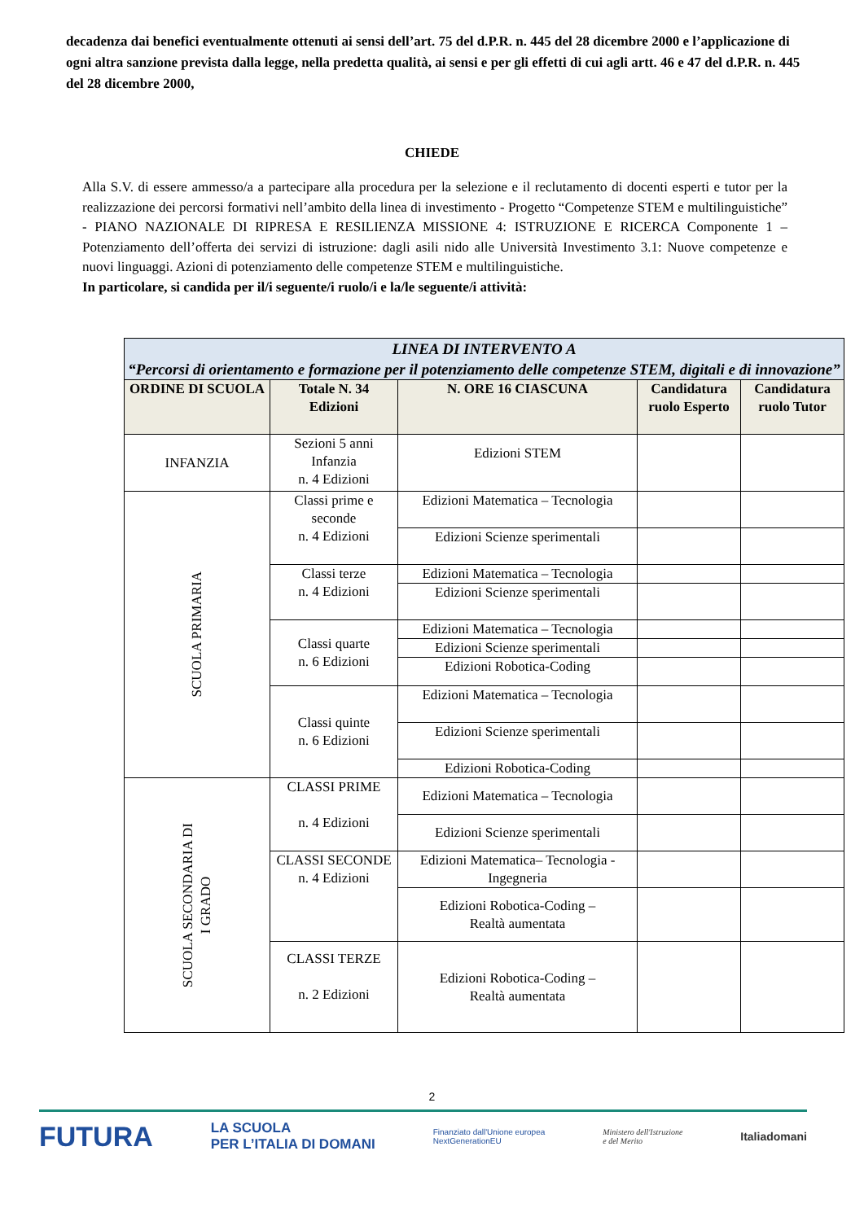decadenza dai benefici eventualmente ottenuti ai sensi dell’art. 75 del d.P.R. n. 445 del 28 dicembre 2000 e l’applicazione di ogni altra sanzione prevista dalla legge, nella predetta qualità, ai sensi e per gli effetti di cui agli artt. 46 e 47 del d.P.R. n. 445 del 28 dicembre 2000,
CHIEDE
Alla S.V. di essere ammesso/a a partecipare alla procedura per la selezione e il reclutamento di docenti esperti e tutor per la realizzazione dei percorsi formativi nell’ambito della linea di investimento - Progetto “Competenze STEM e multilinguistiche” - PIANO NAZIONALE DI RIPRESA E RESILIENZA MISSIONE 4: ISTRUZIONE E RICERCA Componente 1 – Potenziamento dell’offerta dei servizi di istruzione: dagli asili nido alle Università Investimento 3.1: Nuove competenze e nuovi linguaggi. Azioni di potenziamento delle competenze STEM e multilinguistiche.
In particolare, si candida per il/i seguente/i ruolo/i e la/le seguente/i attività:
| LINEA DI INTERVENTO A “Percorsi di orientamento e formazione per il potenziamento delle competenze STEM, digitali e di innovazione” | | | | |
| ORDINE DI SCUOLA | Totale N. 34 Edizioni | N. ORE 16 CIASCUNA | Candidatura ruolo Esperto | Candidatura ruolo Tutor |
| INFANZIA | Sezioni 5 anni Infanzia n. 4 Edizioni | Edizioni STEM | | |
| SCUOLA PRIMARIA | Classi prime e seconde n. 4 Edizioni | Edizioni Matematica – Tecnologia | | |
| | | Edizioni Scienze sperimentali | | |
| | Classi terze n. 4 Edizioni | Edizioni Matematica – Tecnologia | | |
| | | Edizioni Scienze sperimentali | | |
| | Classi quarte n. 6 Edizioni | Edizioni Matematica – Tecnologia | | |
| | | Edizioni Scienze sperimentali | | |
| | | Edizioni Robotica-Coding | | |
| | Classi quinte n. 6 Edizioni | Edizioni Matematica – Tecnologia | | |
| | | Edizioni Scienze sperimentali | | |
| | | Edizioni Robotica-Coding | | |
| SCUOLA SECONDARIA DI I GRADO | CLASSI PRIME n. 4 Edizioni | Edizioni Matematica – Tecnologia | | |
| | | Edizioni Scienze sperimentali | | |
| | CLASSI SECONDE n. 4 Edizioni | Edizioni Matematica– Tecnologia - Ingegneria | | |
| | | Edizioni Robotica-Coding – Realtà aumentata | | |
| | CLASSI TERZE n. 2 Edizioni | Edizioni Robotica-Coding – Realtà aumentata | | |
2
FUTURA LA SCUOLA
PER L’ITALIA DI DOMANI Finanziato dall'Unione europea
NextGenerationEU Ministero dell'Istruzione
e del Merito Italiadomani